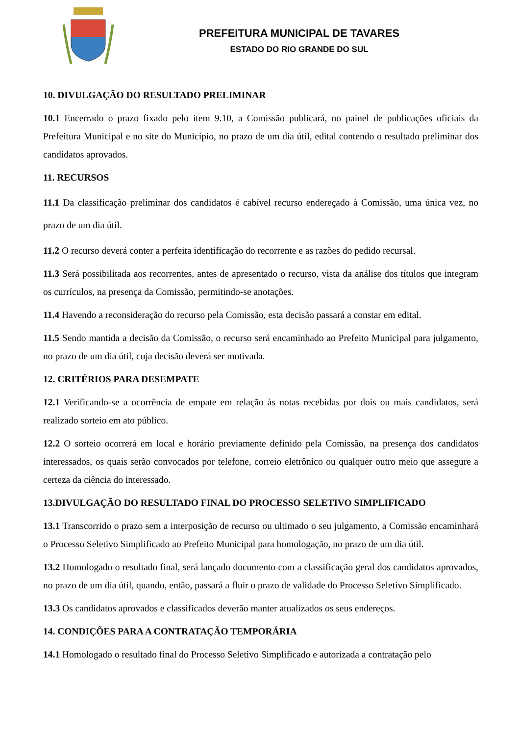PREFEITURA MUNICIPAL DE TAVARES
ESTADO DO RIO GRANDE DO SUL
10. DIVULGAÇÃO DO RESULTADO PRELIMINAR
10.1 Encerrado o prazo fixado pelo item 9.10, a Comissão publicará, no painel de publicações oficiais da Prefeitura Municipal e no site do Município, no prazo de um dia útil, edital contendo o resultado preliminar dos candidatos aprovados.
11. RECURSOS
11.1 Da classificação preliminar dos candidatos é cabível recurso endereçado à Comissão, uma única vez, no prazo de um dia útil.
11.2 O recurso deverá conter a perfeita identificação do recorrente e as razões do pedido recursal.
11.3 Será possibilitada aos recorrentes, antes de apresentado o recurso, vista da análise dos títulos que integram os currículos, na presença da Comissão, permitindo-se anotações.
11.4 Havendo a reconsideração do recurso pela Comissão, esta decisão passará a constar em edital.
11.5 Sendo mantida a decisão da Comissão, o recurso será encaminhado ao Prefeito Municipal para julgamento, no prazo de um dia útil, cuja decisão deverá ser motivada.
12. CRITÉRIOS PARA DESEMPATE
12.1 Verificando-se a ocorrência de empate em relação às notas recebidas por dois ou mais candidatos, será realizado sorteio em ato público.
12.2 O sorteio ocorrerá em local e horário previamente definido pela Comissão, na presença dos candidatos interessados, os quais serão convocados por telefone, correio eletrônico ou qualquer outro meio que assegure a certeza da ciência do interessado.
13.DIVULGAÇÃO DO RESULTADO FINAL DO PROCESSO SELETIVO SIMPLIFICADO
13.1 Transcorrido o prazo sem a interposição de recurso ou ultimado o seu julgamento, a Comissão encaminhará o Processo Seletivo Simplificado ao Prefeito Municipal para homologação, no prazo de um dia útil.
13.2 Homologado o resultado final, será lançado documento com a classificação geral dos candidatos aprovados, no prazo de um dia útil, quando, então, passará a fluir o prazo de validade do Processo Seletivo Simplificado.
13.3 Os candidatos aprovados e classificados deverão manter atualizados os seus endereços.
14. CONDIÇÕES PARA A CONTRATAÇÃO TEMPORÁRIA
14.1 Homologado o resultado final do Processo Seletivo Simplificado e autorizada a contratação pelo